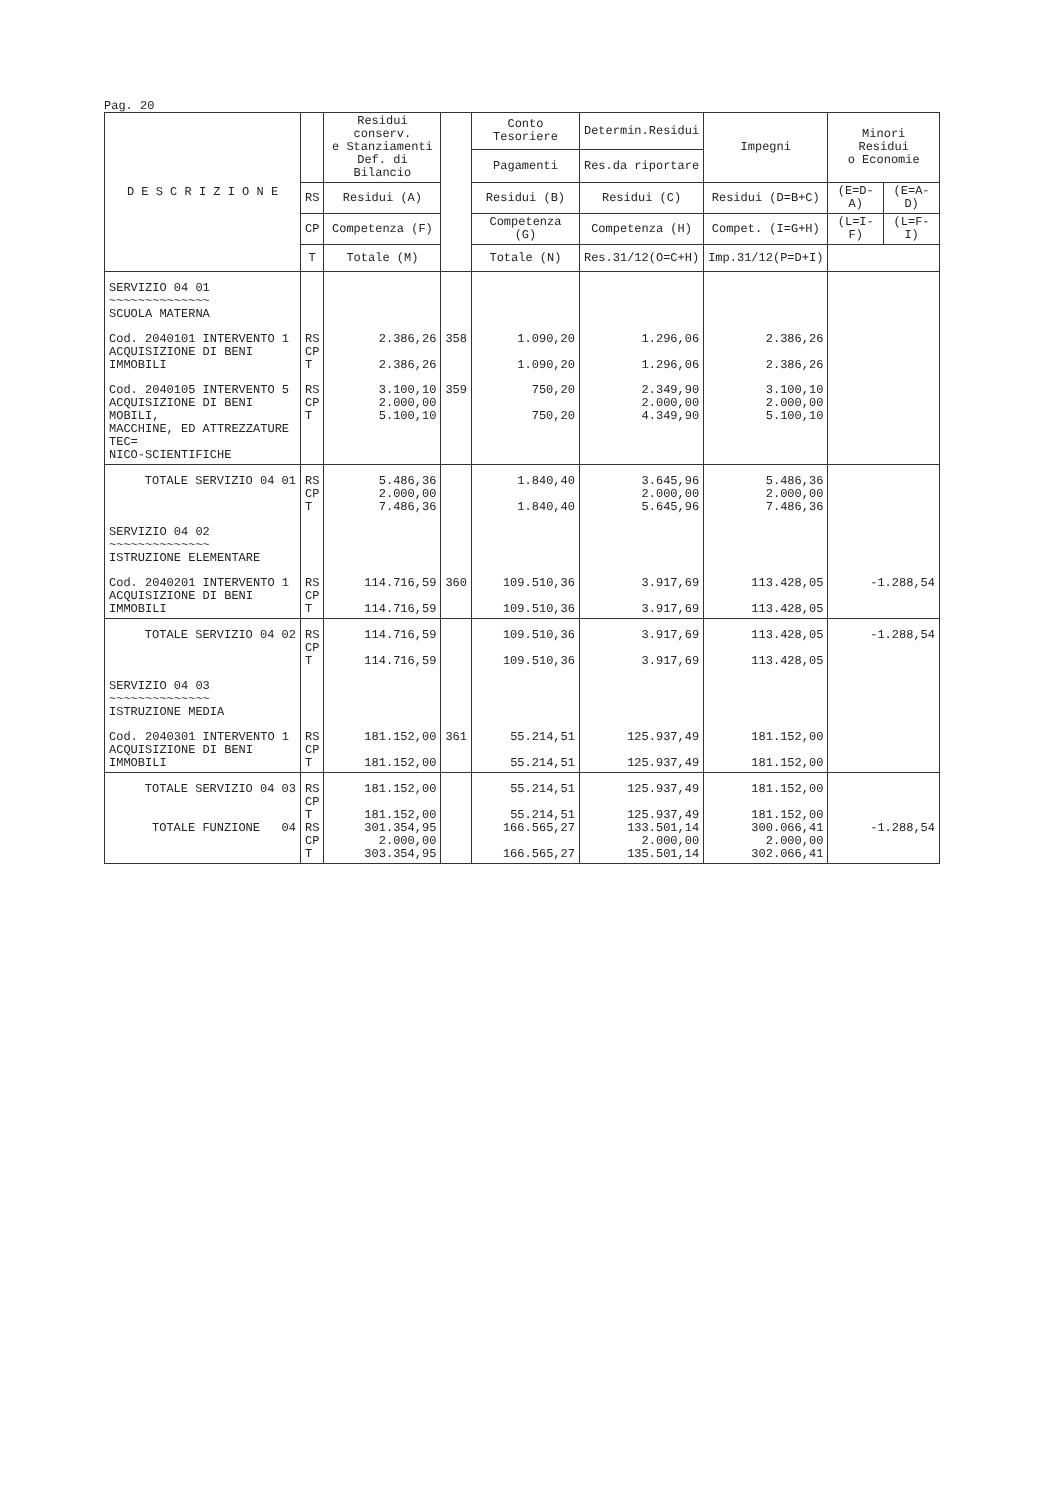Pag. 20
| D E S C R I Z I O N E | | Residui conserv. e Stanziamenti Def. di Bilancio | | Conto Tesoriere | Determin.Residui | Impegni | Minori Residui o Economie | |
| --- | --- | --- | --- | --- | --- | --- | --- | --- |
| | | | | Pagamenti | Res.da riportare | | | |
| | RS | Residui (A) | | Residui (B) | Residui (C) | Residui (D=B+C) | (E=D-A) | (E=A-D) |
| | CP | Competenza (F) | | Competenza (G) | Competenza (H) | Compet. (I=G+H) | (L=I-F) | (L=F-I) |
| | T | Totale (M) | | Totale (N) | Res.31/12(O=C+H) | Imp.31/12(P=D+I) | | |
| SERVIZIO 04 01 ~~~~~~~~~~~~~~ SCUOLA MATERNA | | | | | | | | |
| Cod. 2040101 INTERVENTO 1 ACQUISIZIONE DI BENI IMMOBILI | RS CP T | 2.386,26 2.386,26 | 358 | 1.090,20 1.090,20 | 1.296,06 1.296,06 | 2.386,26 2.386,26 | | |
| Cod. 2040105 INTERVENTO 5 ACQUISIZIONE DI BENI MOBILI, MACCHINE, ED ATTREZZATURE TEC= NICO-SCIENTIFICHE | RS CP T | 3.100,10 2.000,00 5.100,10 | 359 | 750,20 750,20 | 2.349,90 2.000,00 4.349,90 | 3.100,10 2.000,00 5.100,10 | | |
| TOTALE SERVIZIO 04 01 | RS CP T | 5.486,36 2.000,00 7.486,36 | | 1.840,40 1.840,40 | 3.645,96 2.000,00 5.645,96 | 5.486,36 2.000,00 7.486,36 | | |
| SERVIZIO 04 02 ~~~~~~~~~~~~~~ ISTRUZIONE ELEMENTARE | | | | | | | | |
| Cod. 2040201 INTERVENTO 1 ACQUISIZIONE DI BENI IMMOBILI | RS CP T | 114.716,59 114.716,59 | 360 | 109.510,36 109.510,36 | 3.917,69 3.917,69 | 113.428,05 113.428,05 | -1.288,54 | |
| TOTALE SERVIZIO 04 02 | RS CP T | 114.716,59 114.716,59 | | 109.510,36 109.510,36 | 3.917,69 3.917,69 | 113.428,05 113.428,05 | -1.288,54 | |
| SERVIZIO 04 03 ~~~~~~~~~~~~~~ ISTRUZIONE MEDIA | | | | | | | | |
| Cod. 2040301 INTERVENTO 1 ACQUISIZIONE DI BENI IMMOBILI | RS CP T | 181.152,00 181.152,00 | 361 | 55.214,51 55.214,51 | 125.937,49 125.937,49 | 181.152,00 181.152,00 | | |
| TOTALE SERVIZIO 04 03 TOTALE FUNZIONE 04 | RS CP T RS CP T | 181.152,00 181.152,00 301.354,95 2.000,00 303.354,95 | | 55.214,51 55.214,51 166.565,27 166.565,27 | 125.937,49 125.937,49 133.501,14 2.000,00 135.501,14 | 181.152,00 181.152,00 300.066,41 2.000,00 302.066,41 | -1.288,54 | |